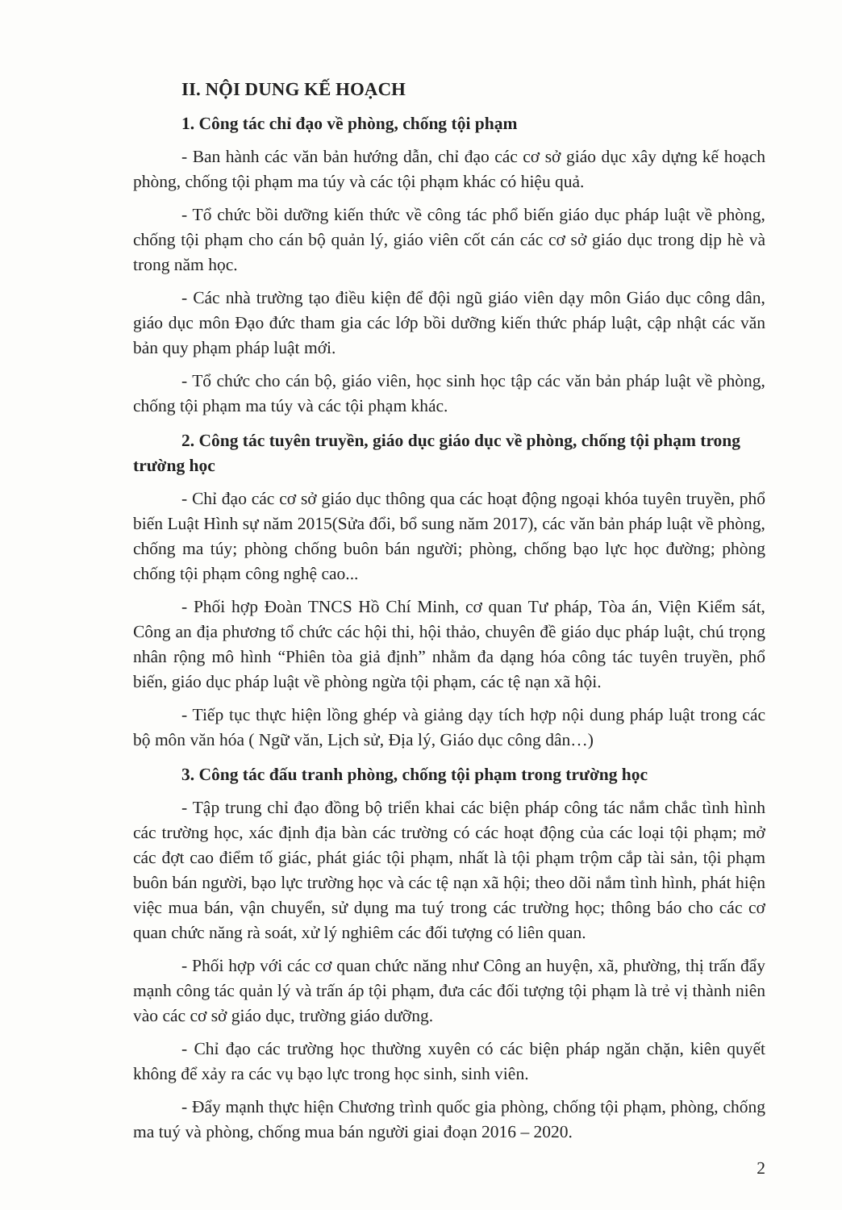II. NỘI DUNG KẾ HOẠCH
1. Công tác chỉ đạo về phòng, chống tội phạm
- Ban hành các văn bản hướng dẫn, chỉ đạo các cơ sở giáo dục xây dựng kế hoạch phòng, chống tội phạm ma túy và các tội phạm khác có hiệu quả.
- Tổ chức bồi dưỡng kiến thức về công tác phổ biến giáo dục pháp luật về phòng, chống tội phạm cho cán bộ quản lý, giáo viên cốt cán các cơ sở giáo dục trong dịp hè và trong năm học.
- Các nhà trường tạo điều kiện để đội ngũ giáo viên dạy môn Giáo dục công dân, giáo dục môn Đạo đức tham gia các lớp bồi dưỡng kiến thức pháp luật, cập nhật các văn bản quy phạm pháp luật mới.
- Tổ chức cho cán bộ, giáo viên, học sinh học tập các văn bản pháp luật về phòng, chống tội phạm ma túy và các tội phạm khác.
2. Công tác tuyên truyền, giáo dục giáo dục về phòng, chống tội phạm trong trường học
- Chỉ đạo các cơ sở giáo dục thông qua các hoạt động ngoại khóa tuyên truyền, phổ biến Luật Hình sự năm 2015(Sửa đổi, bổ sung năm 2017), các văn bản pháp luật về phòng, chống ma túy; phòng chống buôn bán người; phòng, chống bạo lực học đường; phòng chống tội phạm công nghệ cao...
- Phối hợp Đoàn TNCS Hồ Chí Minh, cơ quan Tư pháp, Tòa án, Viện Kiểm sát, Công an địa phương tổ chức các hội thi, hội thảo, chuyên đề giáo dục pháp luật, chú trọng nhân rộng mô hình “Phiên tòa giả định” nhằm đa dạng hóa công tác tuyên truyền, phổ biến, giáo dục pháp luật về phòng ngừa tội phạm, các tệ nạn xã hội.
- Tiếp tục thực hiện lồng ghép và giảng dạy tích hợp nội dung pháp luật trong các bộ môn văn hóa ( Ngữ văn, Lịch sử, Địa lý, Giáo dục công dân…)
3. Công tác đấu tranh phòng, chống tội phạm trong trường học
- Tập trung chỉ đạo đồng bộ triển khai các biện pháp công tác nắm chắc tình hình các trường học, xác định địa bàn các trường có các hoạt động của các loại tội phạm; mở các đợt cao điểm tố giác, phát giác tội phạm, nhất là tội phạm trộm cắp tài sản, tội phạm buôn bán người, bạo lực trường học và các tệ nạn xã hội; theo dõi nắm tình hình, phát hiện việc mua bán, vận chuyển, sử dụng ma tuý trong các trường học; thông báo cho các cơ quan chức năng rà soát, xử lý nghiêm các đối tượng có liên quan.
- Phối hợp với các cơ quan chức năng như Công an huyện, xã, phường, thị trấn đẩy mạnh công tác quản lý và trấn áp tội phạm, đưa các đối tượng tội phạm là trẻ vị thành niên vào các cơ sở giáo dục, trường giáo dưỡng.
- Chỉ đạo các trường học thường xuyên có các biện pháp ngăn chặn, kiên quyết không để xảy ra các vụ bạo lực trong học sinh, sinh viên.
- Đẩy mạnh thực hiện Chương trình quốc gia phòng, chống tội phạm, phòng, chống ma tuý và phòng, chống mua bán người giai đoạn 2016 – 2020.
2